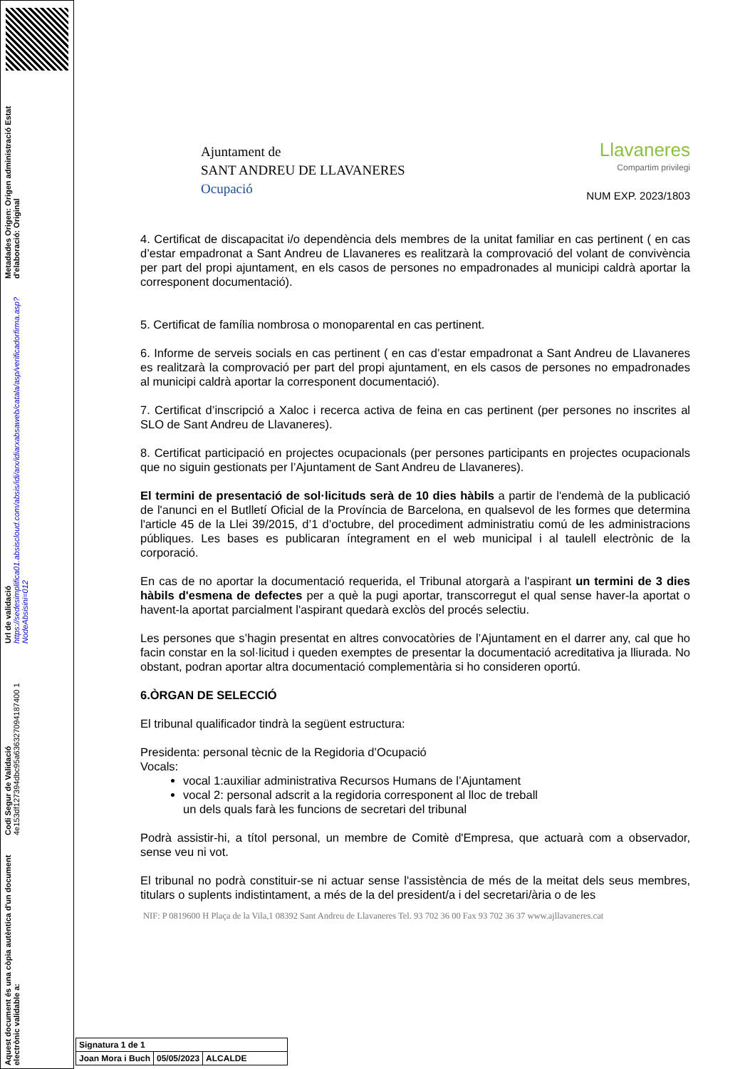Aquest document és una còpia autèntica d'un document electrònic validable a:
Codi Segur de Validació 4e153df127394dbc95a636327094187400 1
Url de validació https://sedesimplifica01.absiscloud.com/absis/idi/arx/idiarxabsaweb/catala/asp/verificadorfirma.asp?NodeAbsisini=012
Metadades Origen: Origen administració Estat d'elaboració: Original
Ajuntament de
SANT ANDREU DE LLAVANERES
Ocupació
Llavaneres
Compartim privilegi
NUM EXP. 2023/1803
4. Certificat de discapacitat i/o dependència dels membres de la unitat familiar en cas pertinent ( en cas d’estar empadronat a Sant Andreu de Llavaneres es realitzarà la comprovació del volant de convivència per part del propi ajuntament, en els casos de persones no empadronades al municipi caldrà aportar la corresponent documentació).
5. Certificat de família nombrosa o monoparental en cas pertinent.
6. Informe de serveis socials en cas pertinent ( en cas d’estar empadronat a Sant Andreu de Llavaneres es realitzarà la comprovació per part del propi ajuntament, en els casos de persones no empadronades al municipi caldrà aportar la corresponent documentació).
7. Certificat d’inscripció a Xaloc i recerca activa de feina en cas pertinent (per persones no inscrites al SLO de Sant Andreu de Llavaneres).
8. Certificat participació en projectes ocupacionals (per persones participants en projectes ocupacionals que no siguin gestionats per l’Ajuntament de Sant Andreu de Llavaneres).
El termini de presentació de sol·licituds serà de 10 dies hàbils a partir de l'endemà de la publicació de l'anunci en el Butlletí Oficial de la Província de Barcelona, en qualsevol de les formes que determina l'article 45 de la Llei 39/2015, d’1 d’octubre, del procediment administratiu comú de les administracions públiques. Les bases es publicaran íntegrament en el web municipal i al taulell electrònic de la corporació.
En cas de no aportar la documentació requerida, el Tribunal atorgarà a l'aspirant un termini de 3 dies hàbils d'esmena de defectes per a què la pugi aportar, transcorregut el qual sense haver-la aportat o havent-la aportat parcialment l'aspirant quedarà exclòs del procés selectiu.
Les persones que s’hagin presentat en altres convocatòries de l’Ajuntament en el darrer any, cal que ho facin constar en la sol·licitud i queden exemptes de presentar la documentació acreditativa ja lliurada. No obstant, podran aportar altra documentació complementària si ho consideren oportú.
6.ÒRGAN DE SELECCIÓ
El tribunal qualificador tindrà la següent estructura:
Presidenta: personal tècnic de la Regidoria d’Ocupació
Vocals:
vocal 1:auxiliar administrativa Recursos Humans de l’Ajuntament
vocal 2: personal adscrit a la regidoria corresponent al lloc de treball
un dels quals farà les funcions de secretari del tribunal
Podrà assistir-hi, a títol personal, un membre de Comitè d'Empresa, que actuarà com a observador, sense veu ni vot.
El tribunal no podrà constituir-se ni actuar sense l'assistència de més de la meitat dels seus membres, titulars o suplents indistintament, a més de la del president/a i del secretari/ària o de les
NIF: P 0819600 H Plaça de la Vila,1 08392 Sant Andreu de Llavaneres Tel. 93 702 36 00 Fax 93 702 36 37 www.ajllavaneres.cat
| Signatura 1 de 1 | | |
| Joan Mora i Buch | 05/05/2023 | ALCALDE |